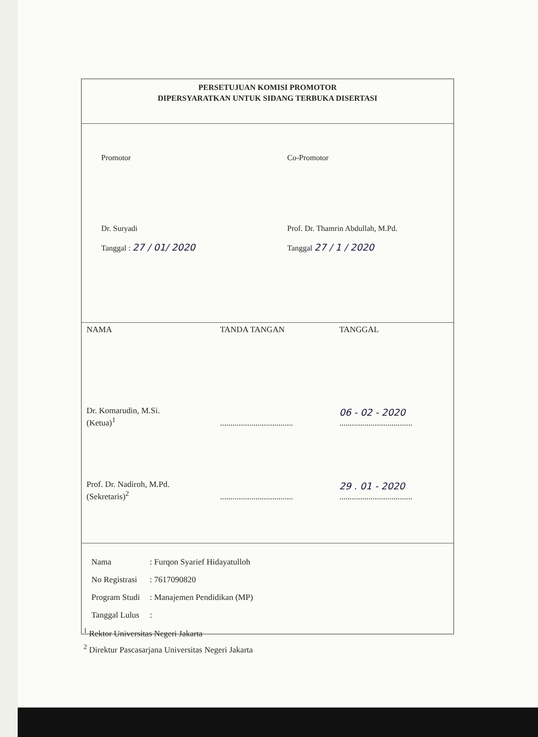PERSETUJUAN KOMISI PROMOTOR
DIPERSYARATKAN UNTUK SIDANG TERBUKA DISERTASI
Promotor
Dr. Suryadi
Tanggal : 27 / 01/ 2020
Co-Promotor
Prof. Dr. Thamrin Abdullah, M.Pd.
Tanggal 27 / 1 / 2020
| NAMA | TANDA TANGAN | TANGGAL |
| --- | --- | --- |
| Dr. Komarudin, M.Si. (Ketua)<sup>1</sup> | ................................... | 06 - 02 - 2020 ................................... |
| Prof. Dr. Nadiroh, M.Pd. (Sekretaris)<sup>2</sup> | ................................... | 29 . 01 - 2020 ................................... |
| Nama | : Furqon Syarief Hidayatulloh |
| No Registrasi | : 7617090820 |
| Program Studi | : Manajemen Pendidikan (MP) |
| Tanggal Lulus | : |
<sup>1</sup> Rektor Universitas Negeri Jakarta
<sup>2</sup> Direktur Pascasarjana Universitas Negeri Jakarta